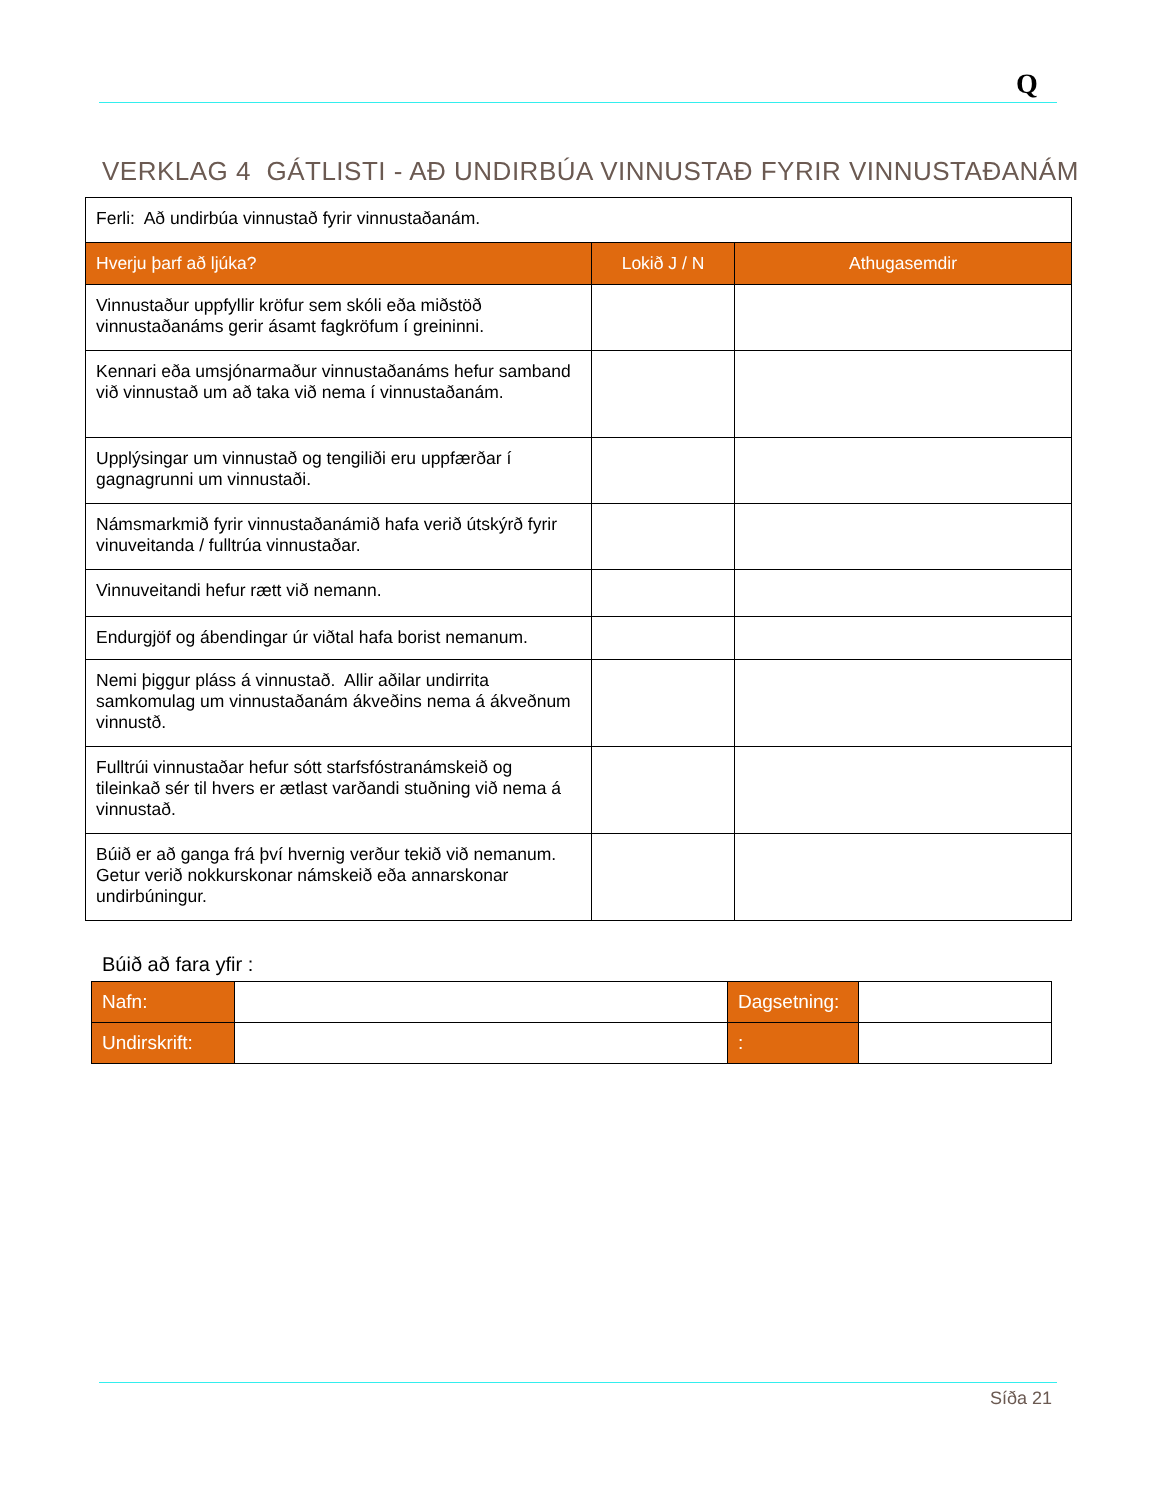Q
VERKLAG 4 GÁTLISTI - AÐ UNDIRBÚA VINNUSTAÐ FYRIR VINNUSTAÐANÁM
| Ferli: Að undirbúa vinnustað fyrir vinnustaðanám. | | |
| Hverju þarf að ljúka? | Lokið J / N | Athugasemdir |
| Vinnustaður uppfyllir kröfur sem skóli eða miðstöð vinnustaðanáms gerir ásamt fagkröfum í greininni. | | |
| Kennari eða umsjónarmaður vinnustaðanáms hefur samband við vinnustað um að taka við nema í vinnustaðanám. | | |
| Upplýsingar um vinnustað og tengiliði eru uppfærðar í gagnagrunni um vinnustaði. | | |
| Námsmarkmið fyrir vinnustaðanámið hafa verið útskýrð fyrir vinuveitanda / fulltrúa vinnustaðar. | | |
| Vinnuveitandi hefur rætt við nemann. | | |
| Endurgjöf og ábendingar úr viðtal hafa borist nemanum. | | |
| Nemi þiggur pláss á vinnustað. Allir aðilar undirrita samkomulag um vinnustaðanám ákveðins nema á ákveðnum vinnustð. | | |
| Fulltrúi vinnustaðar hefur sótt starfsfóstranámskeið og tileinkað sér til hvers er ætlast varðandi stuðning við nema á vinnustað. | | |
| Búið er að ganga frá því hvernig verður tekið við nemanum. Getur verið nokkurskonar námskeið eða annarskonar undirbúningur. | | |
Búið að fara yfir :
| Nafn: | | Dagsetning: | |
| Undirskrift: | | : | |
Síða 21